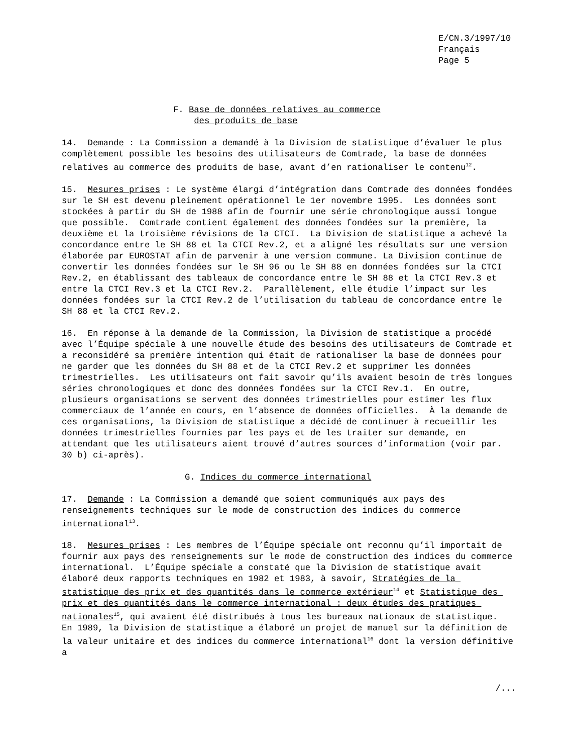E/CN.3/1997/10
Français
Page 5
F. Base de données relatives au commerce
des produits de base
14. Demande : La Commission a demandé à la Division de statistique d’évaluer le plus complètement possible les besoins des utilisateurs de Comtrade, la base de données relatives au commerce des produits de base, avant d’en rationaliser le contenu<sup>12</sup>.
15. Mesures prises : Le système élargi d’intégration dans Comtrade des données fondées sur le SH est devenu pleinement opérationnel le 1er novembre 1995. Les données sont stockées à partir du SH de 1988 afin de fournir une série chronologique aussi longue que possible. Comtrade contient également des données fondées sur la première, la deuxième et la troisième révisions de la CTCI. La Division de statistique a achevé la concordance entre le SH 88 et la CTCI Rev.2, et a aligné les résultats sur une version élaborée par EUROSTAT afin de parvenir à une version commune. La Division continue de convertir les données fondées sur le SH 96 ou le SH 88 en données fondées sur la CTCI Rev.2, en établissant des tableaux de concordance entre le SH 88 et la CTCI Rev.3 et entre la CTCI Rev.3 et la CTCI Rev.2. Parallèlement, elle étudie l’impact sur les données fondées sur la CTCI Rev.2 de l’utilisation du tableau de concordance entre le SH 88 et la CTCI Rev.2.
16. En réponse à la demande de la Commission, la Division de statistique a procédé avec l’Équipe spéciale à une nouvelle étude des besoins des utilisateurs de Comtrade et a reconsidéré sa première intention qui était de rationaliser la base de données pour ne garder que les données du SH 88 et de la CTCI Rev.2 et supprimer les données trimestrielles. Les utilisateurs ont fait savoir qu’ils avaient besoin de très longues séries chronologiques et donc des données fondées sur la CTCI Rev.1. En outre, plusieurs organisations se servent des données trimestrielles pour estimer les flux commerciaux de l’année en cours, en l’absence de données officielles. À la demande de ces organisations, la Division de statistique a décidé de continuer à recueillir les données trimestrielles fournies par les pays et de les traiter sur demande, en attendant que les utilisateurs aient trouvé d’autres sources d’information (voir par. 30 b) ci-après).
G. Indices du commerce international
17. Demande : La Commission a demandé que soient communiqués aux pays des renseignements techniques sur le mode de construction des indices du commerce international<sup>13</sup>.
18. Mesures prises : Les membres de l’Équipe spéciale ont reconnu qu’il importait de fournir aux pays des renseignements sur le mode de construction des indices du commerce international. L’Équipe spéciale a constaté que la Division de statistique avait élaboré deux rapports techniques en 1982 et 1983, à savoir, Stratégies de la statistique des prix et des quantités dans le commerce extérieur<sup>14</sup> et Statistique des prix et des quantités dans le commerce international : deux études des pratiques nationales<sup>15</sup>, qui avaient été distribués à tous les bureaux nationaux de statistique. En 1989, la Division de statistique a élaboré un projet de manuel sur la définition de la valeur unitaire et des indices du commerce international<sup>16</sup> dont la version définitive a
/...